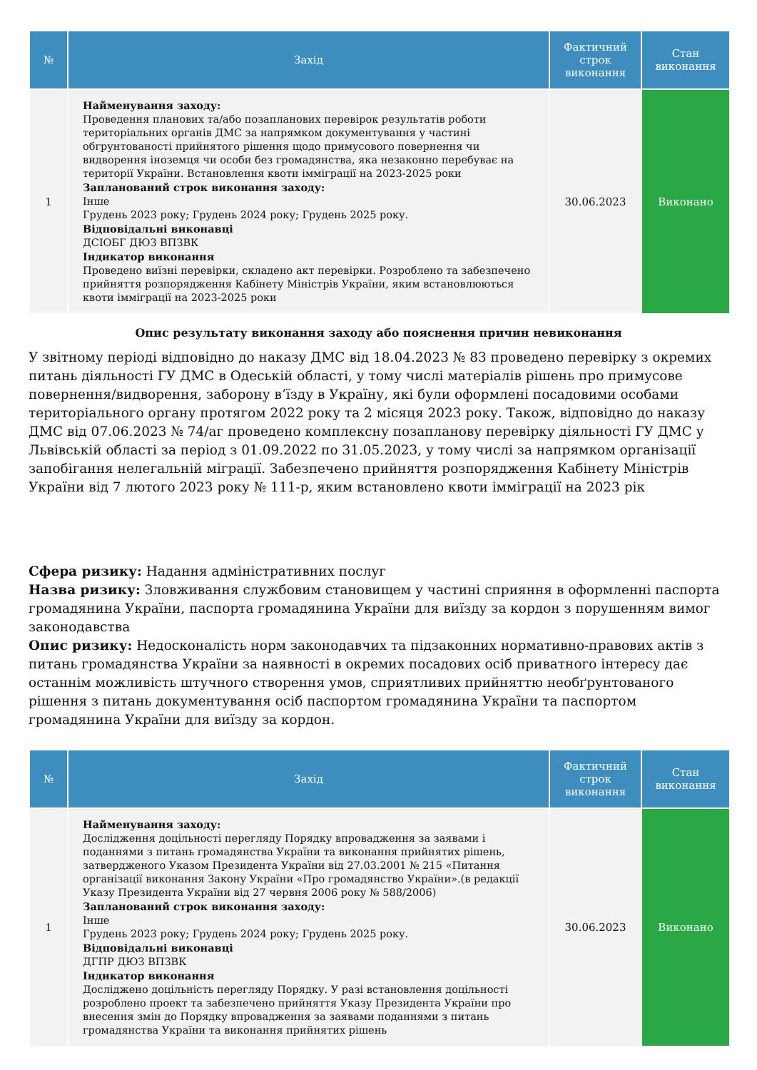| № | Захід | Фактичний строк виконання | Стан виконання |
| --- | --- | --- | --- |
| 1 | Найменування заходу: Проведення планових та/або позапланових перевірок результатів роботи територіальних органів ДМС за напрямком документування у частині обгрунтованості прийнятого рішення щодо примусового повернення чи видворення іноземця чи особи без громадянства, яка незаконно перебуває на території України. Встановлення квоти імміграції на 2023-2025 роки Запланований строк виконання заходу: Інше Грудень 2023 року; Грудень 2024 року; Грудень 2025 року. Відповідальні виконавці ДСІОБГ ДЮЗ ВПЗВК Індикатор виконання Проведено виїзні перевірки, складено акт перевірки. Розроблено та забезпечено прийняття розпорядження Кабінету Міністрів України, яким встановлюються квоти імміграції на 2023-2025 роки | 30.06.2023 | Виконано |
Опис результату виконання заходу або пояснення причин невиконання
У звітному періоді відповідно до наказу ДМС від 18.04.2023 № 83 проведено перевірку з окремих питань діяльності ГУ ДМС в Одеській області, у тому числі матеріалів рішень про примусове повернення/видворення, заборону в’їзду в Україну, які були оформлені посадовими особами територіального органу протягом 2022 року та 2 місяця 2023 року. Також, відповідно до наказу ДМС від 07.06.2023 № 74/аг проведено комплексну позапланову перевірку діяльності ГУ ДМС у Львівській області за період з 01.09.2022 по 31.05.2023, у тому числі за напрямком організації запобігання нелегальній міграції. Забезпечено прийняття розпорядження Кабінету Міністрів України від 7 лютого 2023 року № 111-р, яким встановлено квоти імміграції на 2023 рік
Сфера ризику: Надання адміністративних послуг
Назва ризику: Зловживання службовим становищем у частині сприяння в оформленні паспорта громадянина України, паспорта громадянина України для виїзду за кордон з порушенням вимог законодавства
Опис ризику: Недосконалість норм законодавчих та підзаконних нормативно-правових актів з питань громадянства України за наявності в окремих посадових осіб приватного інтересу дає останнім можливість штучного створення умов, сприятливих прийняттю необґрунтованого рішення з питань документування осіб паспортом громадянина України та паспортом громадянина України для виїзду за кордон.
| № | Захід | Фактичний строк виконання | Стан виконання |
| --- | --- | --- | --- |
| 1 | Найменування заходу: Дослідження доцільності перегляду Порядку впровадження за заявами і поданнями з питань громадянства України та виконання прийнятих рішень, затвердженого Указом Президента України від 27.03.2001 № 215 «Питання організації виконання Закону України «Про громадянство України».(в редакції Указу Президента України від 27 червня 2006 року № 588/2006) Запланований строк виконання заходу: Інше Грудень 2023 року; Грудень 2024 року; Грудень 2025 року. Відповідальні виконавці ДГПР ДЮЗ ВПЗВК Індикатор виконання Досліджено доцільність перегляду Порядку. У разі встановлення доцільності розроблено проект та забезпечено прийняття Указу Президента України про внесення змін до Порядку впровадження за заявами поданнями з питань громадянства України та виконання прийнятих рішень | 30.06.2023 | Виконано |